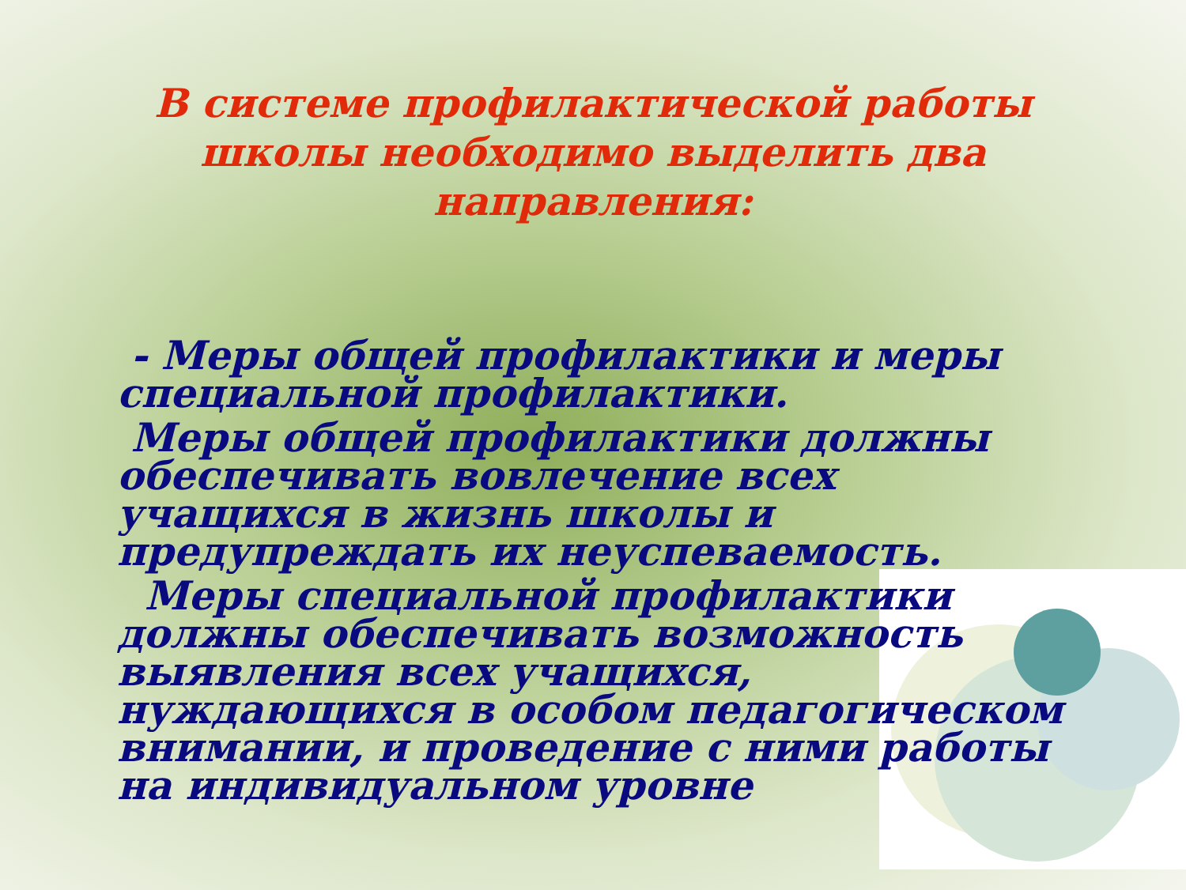В системе профилактической работы школы необходимо выделить два направления:
- Меры общей профилактики и меры специальной профилактики.
Меры общей профилактики должны обеспечивать вовлечение всех учащихся в жизнь школы и предупреждать их неуспеваемость.
Меры специальной профилактики должны обеспечивать возможность выявления всех учащихся, нуждающихся в особом педагогическом внимании, и проведение с ними работы на индивидуальном уровне